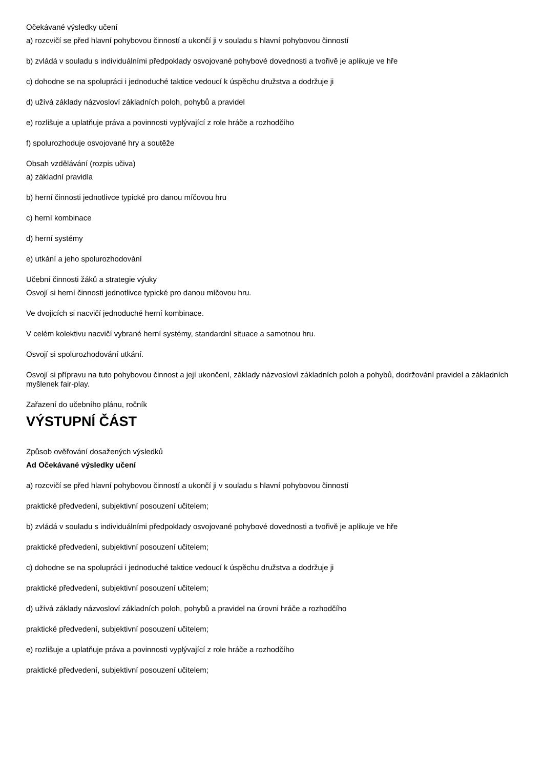Očekávané výsledky učení
a) rozcvičí se před hlavní pohybovou činností a ukončí ji v souladu s hlavní pohybovou činností
b) zvládá v souladu s individuálními předpoklady osvojované pohybové dovednosti a tvořivě je aplikuje ve hře
c) dohodne se na spolupráci i jednoduché taktice vedoucí k úspěchu družstva a dodržuje ji
d) užívá základy názvosloví základních poloh, pohybů a pravidel
e) rozlišuje a uplatňuje práva a povinnosti vyplývající z role hráče a rozhodčího
f) spolurozhoduje osvojované hry a soutěže
Obsah vzdělávání (rozpis učiva)
a) základní pravidla
b) herní činnosti jednotlivce typické pro danou míčovou hru
c) herní kombinace
d) herní systémy
e) utkání a jeho spolurozhodování
Učební činnosti žáků a strategie výuky
Osvojí si herní činnosti jednotlivce typické pro danou míčovou hru.
Ve dvojicích si nacvičí jednoduché herní kombinace.
V celém kolektivu nacvičí vybrané herní systémy, standardní situace a samotnou hru.
Osvojí si spolurozhodování utkání.
Osvojí si přípravu na tuto pohybovou činnost a její ukončení, základy názvosloví základních poloh a pohybů, dodržování pravidel a základních myšlenek fair-play.
Zařazení do učebního plánu, ročník
VÝSTUPNÍ ČÁST
Způsob ověřování dosažených výsledků
Ad Očekávané výsledky učení
a) rozcvičí se před hlavní pohybovou činností a ukončí ji v souladu s hlavní pohybovou činností
praktické předvedení, subjektivní posouzení učitelem;
b) zvládá v souladu s individuálními předpoklady osvojované pohybové dovednosti a tvořivě je aplikuje ve hře
praktické předvedení, subjektivní posouzení učitelem;
c) dohodne se na spolupráci i jednoduché taktice vedoucí k úspěchu družstva a dodržuje ji
praktické předvedení, subjektivní posouzení učitelem;
d) užívá základy názvosloví základních poloh, pohybů a pravidel na úrovni hráče a rozhodčího
praktické předvedení, subjektivní posouzení učitelem;
e) rozlišuje a uplatňuje práva a povinnosti vyplývající z role hráče a rozhodčího
praktické předvedení, subjektivní posouzení učitelem;